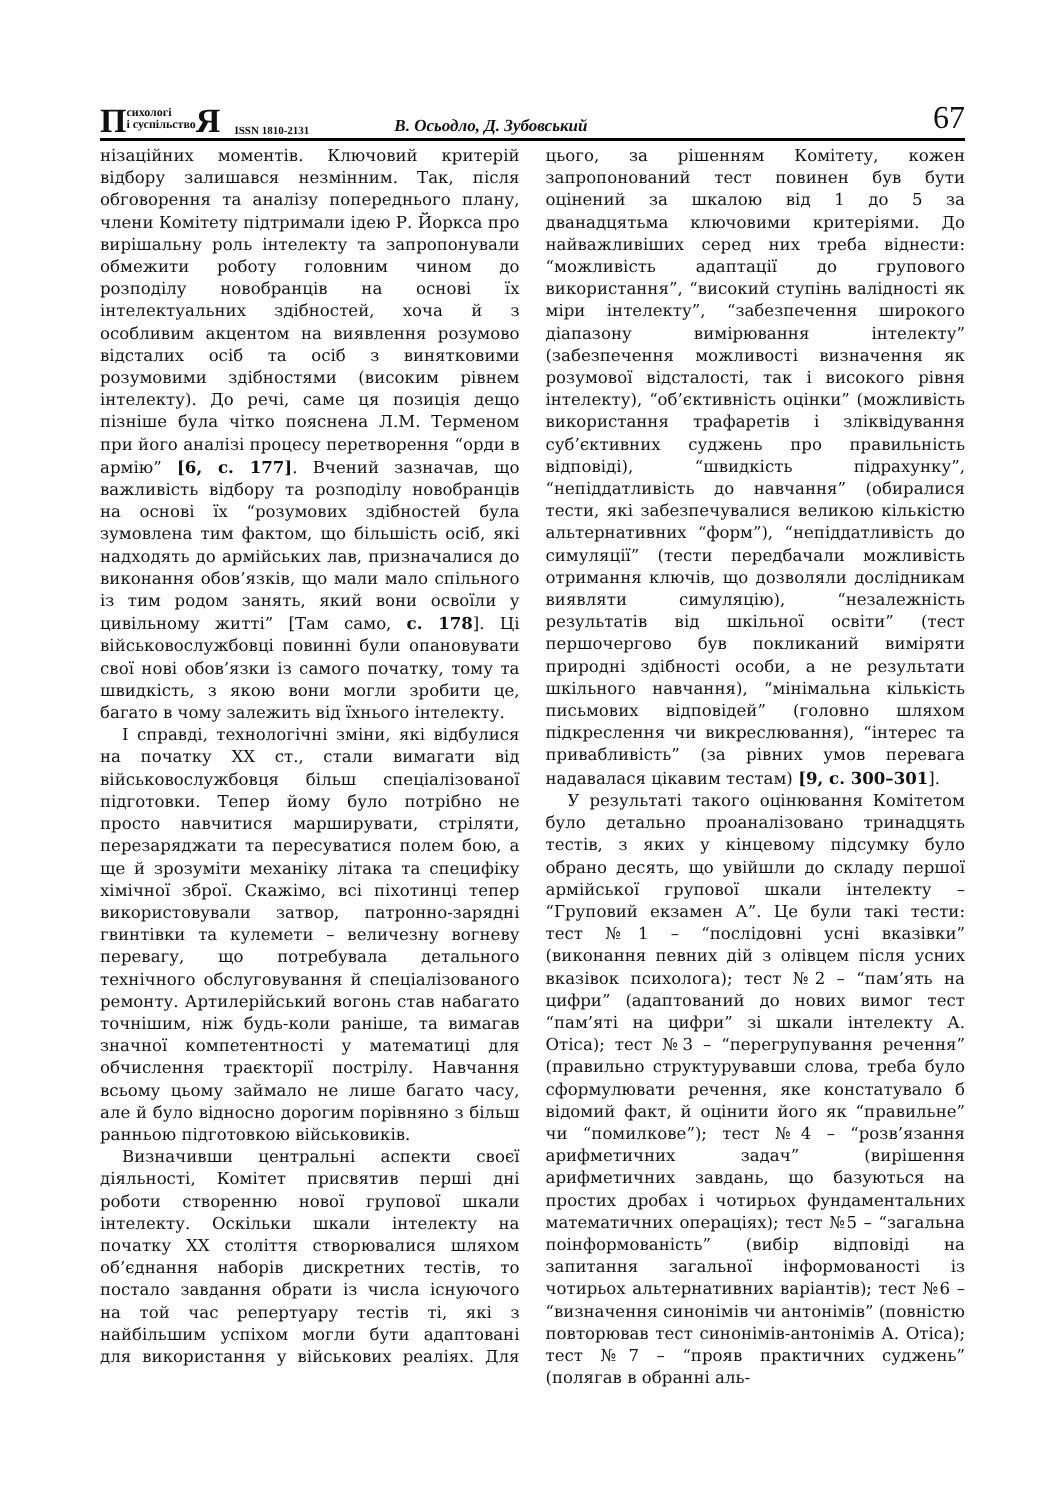Психологі
і суспільство Я ISSN 1810-2131 В. Осьодло, Д. Зубовський 67
нізаційних моментів. Ключовий критерій відбору залишався незмінним. Так, після обговорення та аналізу попереднього плану, члени Комітету підтримали ідею Р. Йоркса про вирішальну роль інтелекту та запропонували обмежити роботу головним чином до розподілу новобранців на основі їх інтелектуальних здібностей, хоча й з особливим акцентом на виявлення розумово відсталих осіб та осіб з винятковими розумовими здібностями (високим рівнем інтелекту). До речі, саме ця позиція дещо пізніше була чітко пояснена Л.М. Терменом при його аналізі процесу перетворення “орди в армію” [6, с. 177]. Вчений зазначав, що важливість відбору та розподілу новобранців на основі їх “розумових здібностей була зумовлена тим фактом, що більшість осіб, які надходять до армійських лав, призначалися до виконання обов’язків, що мали мало спільного із тим родом занять, який вони освоїли у цивільному житті” [Там само, с. 178]. Ці військовослужбовці повинні були опановувати свої нові обов’язки із самого початку, тому та швидкість, з якою вони могли зробити це, багато в чому залежить від їхнього інтелекту.
І справді, технологічні зміни, які відбулися на початку ХХ ст., стали вимагати від військовослужбовця більш спеціалізованої підготовки. Тепер йому було потрібно не просто навчитися марширувати, стріляти, перезаряджати та пересуватися полем бою, а ще й зрозуміти механіку літака та специфіку хімічної зброї. Скажімо, всі піхотинці тепер використовували затвор, патронно-зарядні гвинтівки та кулемети – величезну вогневу перевагу, що потребувала детального технічного обслуговування й спеціалізованого ремонту. Артилерійський вогонь став набагато точнішим, ніж будь-коли раніше, та вимагав значної компетентності у математиці для обчислення траєкторії пострілу. Навчання всьому цьому займало не лише багато часу, але й було відносно дорогим порівняно з більш ранньою підготовкою військовиків.
Визначивши центральні аспекти своєї діяльності, Комітет присвятив перші дні роботи створенню нової групової шкали інтелекту. Оскільки шкали інтелекту на початку ХХ століття створювалися шляхом об’єднання наборів дискретних тестів, то постало завдання обрати із числа існуючого на той час репертуару тестів ті, які з найбільшим успіхом могли бути адаптовані для використання у військових реаліях. Для цього, за рішенням Комітету, кожен запропонований тест повинен був бути оцінений за шкалою від 1 до 5 за дванадцятьма ключовими критеріями. До найважливіших серед них треба віднести: “можливість адаптації до групового використання”, “високий ступінь валідності як міри інтелекту”, “забезпечення широкого діапазону вимірювання інтелекту” (забезпечення можливості визначення як розумової відсталості, так і високого рівня інтелекту), “об’єктивність оцінки” (можливість використання трафаретів і зліквідування суб’єктивних суджень про правильність відповіді), “швидкість підрахунку”, “непіддатливість до навчання” (обиралися тести, які забезпечувалися великою кількістю альтернативних “форм”), “непіддатливість до симуляції” (тести передбачали можливість отримання ключів, що дозволяли дослідникам виявляти симуляцію), “незалежність результатів від шкільної освіти” (тест першочергово був покликаний виміряти природні здібності особи, а не результати шкільного навчання), “мінімальна кількість письмових відповідей” (головно шляхом підкреслення чи викреслювання), “інтерес та привабливість” (за рівних умов перевага надавалася цікавим тестам) [9, с. 300–301].
У результаті такого оцінювання Комітетом було детально проаналізовано тринадцять тестів, з яких у кінцевому підсумку було обрано десять, що увійшли до складу першої армійської групової шкали інтелекту – “Груповий екзамен А”. Це були такі тести: тест №1 – “послідовні усні вказівки” (виконання певних дій з олівцем після усних вказівок психолога); тест №2 – “пам’ять на цифри” (адаптований до нових вимог тест “пам’яті на цифри” зі шкали інтелекту А. Отіса); тест №3 – “перегрупування речення” (правильно структурувавши слова, треба було сформулювати речення, яке констатувало б відомий факт, й оцінити його як “правильне” чи “помилкове”); тест №4 – “розв’язання арифметичних задач” (вирішення арифметичних завдань, що базуються на простих дробах і чотирьох фундаментальних математичних операціях); тест №5 – “загальна поінформованість” (вибір відповіді на запитання загальної інформованості із чотирьох альтернативних варіантів); тест №6 – “визначення синонімів чи антонімів” (повністю повторював тест синонімів-антонімів А. Отіса); тест №7 – “прояв практичних суджень” (полягав в обранні аль-